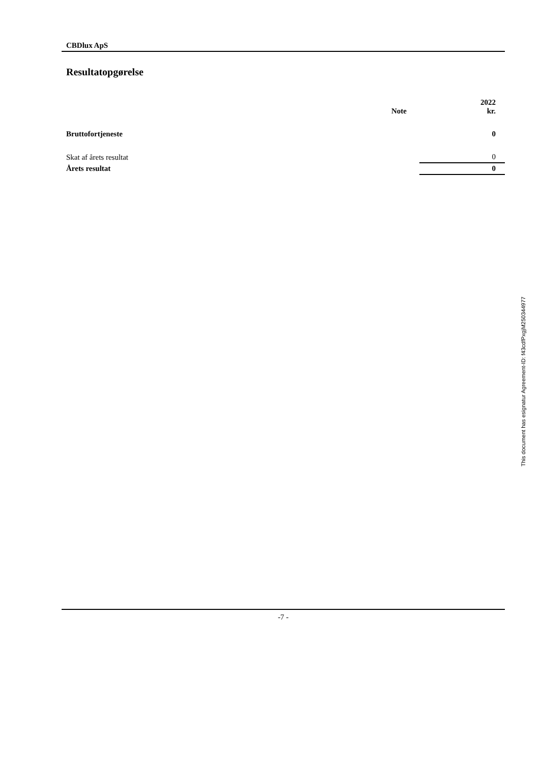CBDlux ApS
Resultatopgørelse
| | Note | 2022 kr. |
| --- | --- | --- |
| Bruttofortjeneste | | 0 |
| Skat af årets resultat | | 0 |
| Årets resultat | | 0 |
-7 -
This document has esignatur Agreement-ID: f43cdfPxgjM250344977